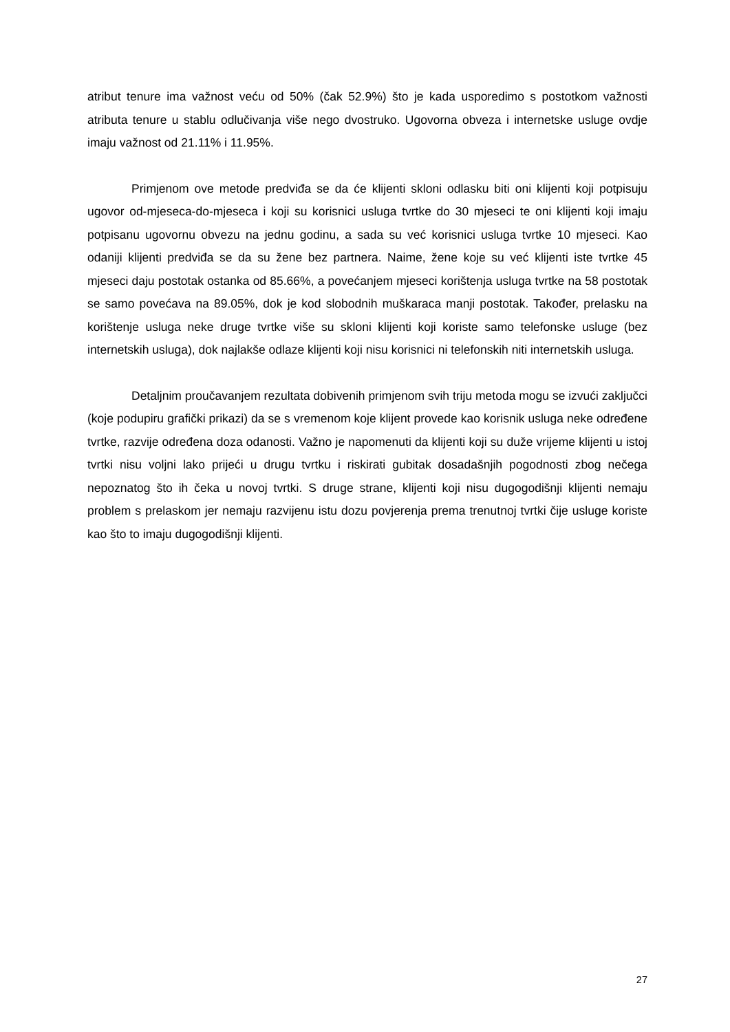atribut tenure ima važnost veću od 50% (čak 52.9%) što je kada usporedimo s postotkom važnosti atributa tenure u stablu odlučivanja više nego dvostruko. Ugovorna obveza i internetske usluge ovdje imaju važnost od 21.11% i 11.95%.
Primjenom ove metode predviđa se da će klijenti skloni odlasku biti oni klijenti koji potpisuju ugovor od-mjeseca-do-mjeseca i koji su korisnici usluga tvrtke do 30 mjeseci te oni klijenti koji imaju potpisanu ugovornu obvezu na jednu godinu, a sada su već korisnici usluga tvrtke 10 mjeseci. Kao odaniji klijenti predviđa se da su žene bez partnera. Naime, žene koje su već klijenti iste tvrtke 45 mjeseci daju postotak ostanka od 85.66%, a povećanjem mjeseci korištenja usluga tvrtke na 58 postotak se samo povećava na 89.05%, dok je kod slobodnih muškaraca manji postotak. Također, prelasku na korištenje usluga neke druge tvrtke više su skloni klijenti koji koriste samo telefonske usluge (bez internetskih usluga), dok najlakše odlaze klijenti koji nisu korisnici ni telefonskih niti internetskih usluga.
Detaljnim proučavanjem rezultata dobivenih primjenom svih triju metoda mogu se izvući zaključci (koje podupiru grafički prikazi) da se s vremenom koje klijent provede kao korisnik usluga neke određene tvrtke, razvije određena doza odanosti. Važno je napomenuti da klijenti koji su duže vrijeme klijenti u istoj tvrtki nisu voljni lako prijeći u drugu tvrtku i riskirati gubitak dosadašnjih pogodnosti zbog nečega nepoznatog što ih čeka u novoj tvrtki. S druge strane, klijenti koji nisu dugogodišnji klijenti nemaju problem s prelaskom jer nemaju razvijenu istu dozu povjerenja prema trenutnoj tvrtki čije usluge koriste kao što to imaju dugogodišnji klijenti.
27